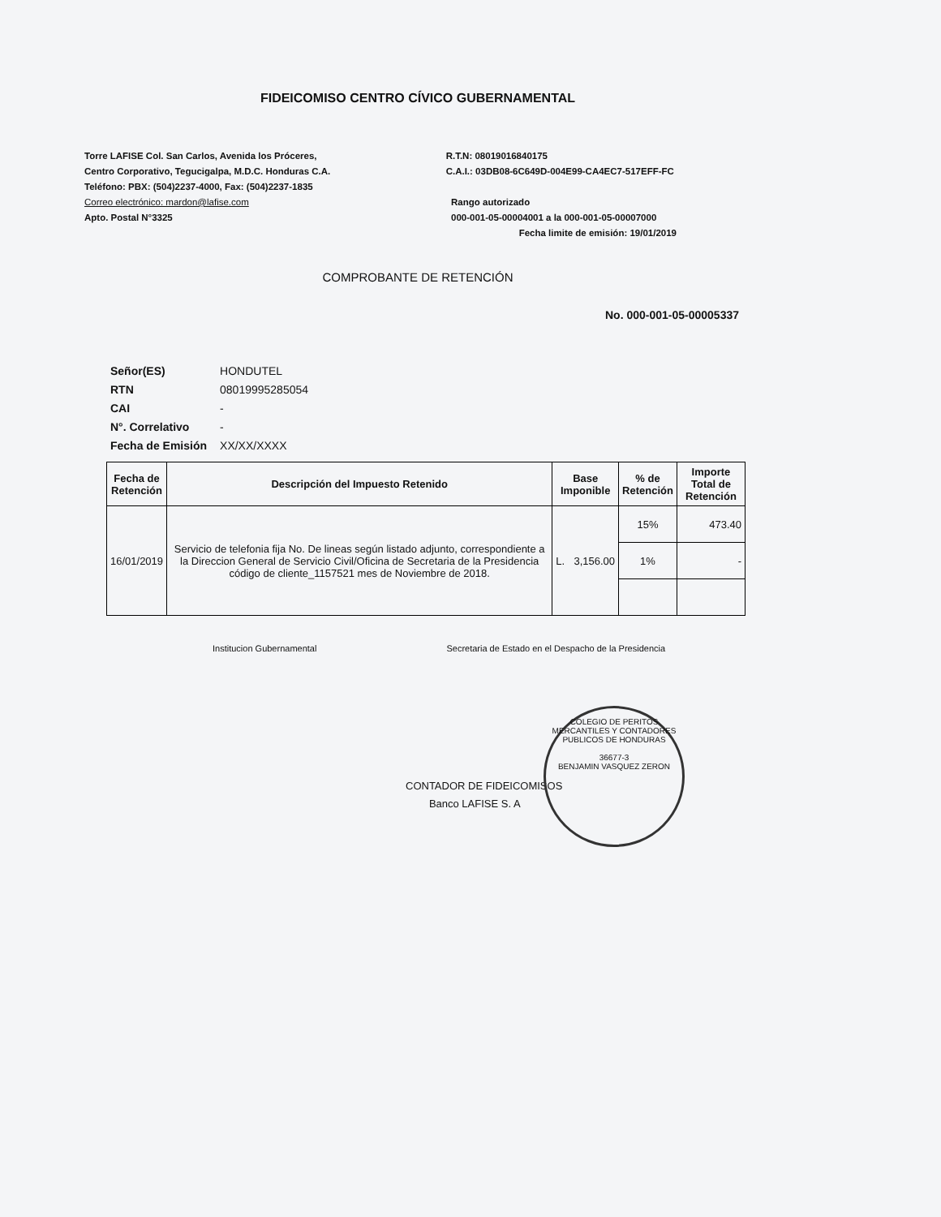FIDEICOMISO CENTRO CÍVICO GUBERNAMENTAL
Torre LAFISE Col. San Carlos, Avenida los Próceres,
Centro Corporativo, Tegucigalpa, M.D.C. Honduras C.A.
Teléfono: PBX: (504)2237-4000, Fax: (504)2237-1835
Correo electrónico: mardon@lafise.com
Apto. Postal N°3325
R.T.N: 08019016840175
C.A.I.: 03DB08-6C649D-004E99-CA4EC7-517EFF-FC
Rango autorizado
000-001-05-00004001 a la 000-001-05-00007000
Fecha limite de emisión: 19/01/2019
COMPROBANTE DE RETENCIÓN
No. 000-001-05-00005337
| Señor(ES) | HONDUTEL |
| RTN | 08019995285054 |
| CAI | - |
| N°. Correlativo | - |
| Fecha de Emisión | XX/XX/XXXX |
| Fecha de Retención | Descripción del Impuesto Retenido | Base Imponible | % de Retención | Importe Total de Retención |
| --- | --- | --- | --- | --- |
| 16/01/2019 | Servicio de telefonia fija No. De lineas según listado adjunto, correspondiente a la Direccion General de Servicio Civil/Oficina de Secretaria de la Presidencia código de cliente_1157521 mes de Noviembre de 2018. | L. 3,156.00 | 15% | 473.40 |
| | | | 1% | - |
Institucion Gubernamental Secretaria de Estado en el Despacho de la Presidencia
CONTADOR DE FIDEICOMISOS
Banco LAFISE S. A
COLEGIO DE PERITOS MERCANTILES Y CONTADORES PUBLICOS DE HONDURAS
36677-3
BENJAMIN VASQUEZ ZERON